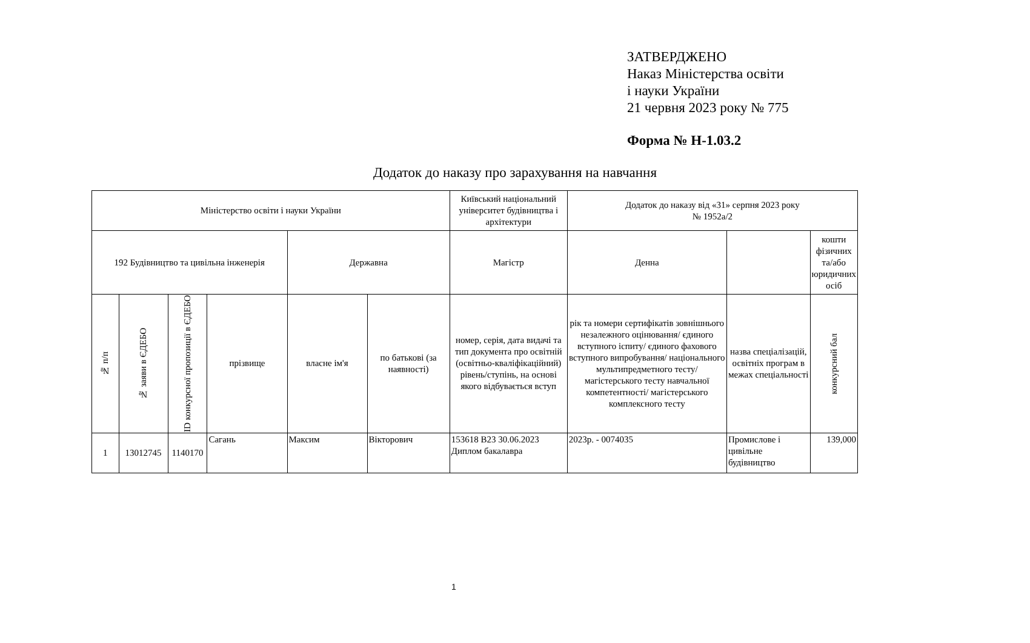ЗАТВЕРДЖЕНО
Наказ Міністерства освіти
і науки України
21 червня 2023 року № 775
Форма № Н-1.03.2
Додаток до наказу про зарахування на навчання
| Міністерство освіти і науки України | | | | | | Київський національний університет будівництва і архітектури | Додаток до наказу від «31» серпня 2023 року № 1952а/2 | | |
| 192 Будівництво та цивільна інженерія | | | | Державна | | Магістр | Денна | | кошти фізичних та/або юридичних осіб |
| № п/п | № заяви в ЄДЕБО | ID конкурсної пропозиції в ЄДЕБО | прізвище | власне ім'я | по батькові (за наявності) | номер, серія, дата видачі та тип документа про освітній (освітньо-кваліфікаційний) рівень/ступінь, на основі якого відбувається вступ | рік та номери сертифікатів зовнішнього незалежного оцінювання/ єдиного вступного іспиту/ єдиного фахового вступного випробування/ національного мультипредметного тесту/ магістерського тесту навчальної компетентності/ магістерського комплексного тесту | назва спеціалізацій, освітніх програм в межах спеціальності | конкурсний бал |
| 1 | 13012745 | 1140170 | Сагань | Максим | Вікторович | 153618 В23 30.06.2023 Диплом бакалавра | 2023р. - 0074035 | Промислове і цивільне будівництво | 139,000 |
1